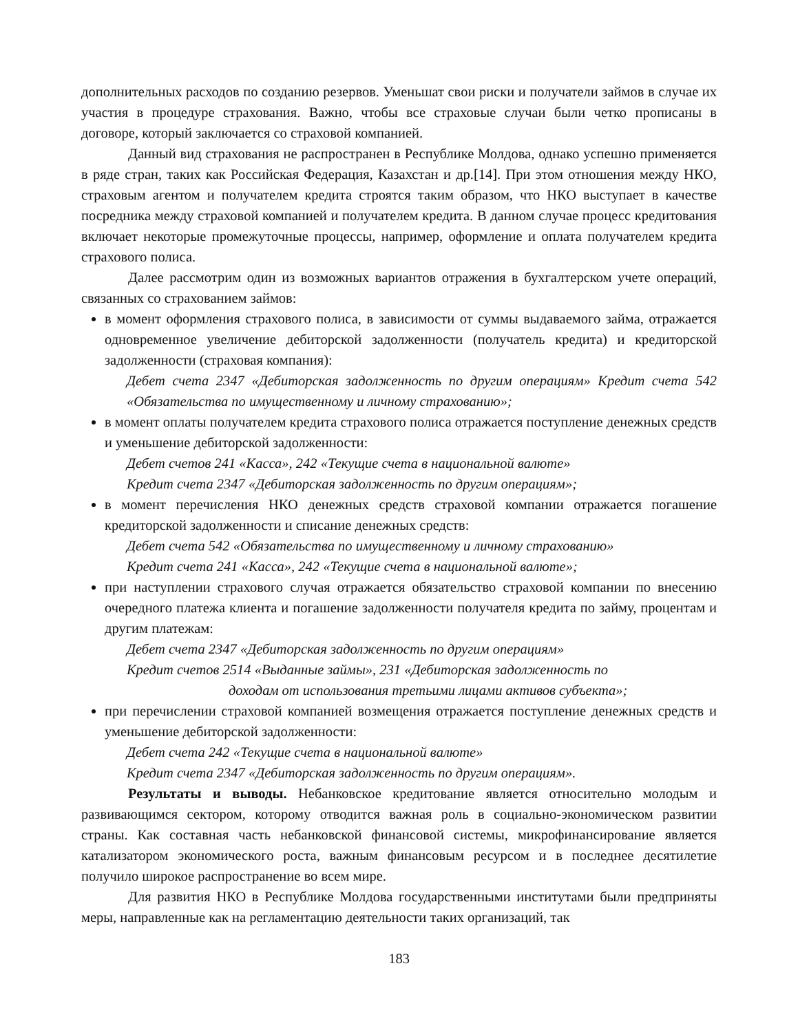дополнительных расходов по созданию резервов. Уменьшат свои риски и получатели займов в случае их участия в процедуре страхования. Важно, чтобы все страховые случаи были четко прописаны в договоре, который заключается со страховой компанией.
Данный вид страхования не распространен в Республике Молдова, однако успешно применяется в ряде стран, таких как Российская Федерация, Казахстан и др.[14]. При этом отношения между НКО, страховым агентом и получателем кредита строятся таким образом, что НКО выступает в качестве посредника между страховой компанией и получателем кредита. В данном случае процесс кредитования включает некоторые промежуточные процессы, например, оформление и оплата получателем кредита страхового полиса.
Далее рассмотрим один из возможных вариантов отражения в бухгалтерском учете операций, связанных со страхованием займов:
в момент оформления страхового полиса, в зависимости от суммы выдаваемого займа, отражается одновременное увеличение дебиторской задолженности (получатель кредита) и кредиторской задолженности (страховая компания):
Дебет счета 2347 «Дебиторская задолженность по другим операциям» Кредит счета 542 «Обязательства по имущественному и личному страхованию»;
в момент оплаты получателем кредита страхового полиса отражается поступление денежных средств и уменьшение дебиторской задолженности:
Дебет счетов 241 «Касса», 242 «Текущие счета в национальной валюте»
Кредит счета 2347 «Дебиторская задолженность по другим операциям»;
в момент перечисления НКО денежных средств страховой компании отражается погашение кредиторской задолженности и списание денежных средств:
Дебет счета 542 «Обязательства по имущественному и личному страхованию»
Кредит счета 241 «Касса», 242 «Текущие счета в национальной валюте»;
при наступлении страхового случая отражается обязательство страховой компании по внесению очередного платежа клиента и погашение задолженности получателя кредита по займу, процентам и другим платежам:
Дебет счета 2347 «Дебиторская задолженность по другим операциям»
Кредит счетов 2514 «Выданные займы», 231 «Дебиторская задолженность по
доходам от использования третьими лицами активов субъекта»;
при перечислении страховой компанией возмещения отражается поступление денежных средств и уменьшение дебиторской задолженности:
Дебет счета 242 «Текущие счета в национальной валюте»
Кредит счета 2347 «Дебиторская задолженность по другим операциям».
Результаты и выводы. Небанковское кредитование является относительно молодым и развивающимся сектором, которому отводится важная роль в социально-экономическом развитии страны. Как составная часть небанковской финансовой системы, микрофинансирование является катализатором экономического роста, важным финансовым ресурсом и в последнее десятилетие получило широкое распространение во всем мире.
Для развития НКО в Республике Молдова государственными институтами были предприняты меры, направленные как на регламентацию деятельности таких организаций, так
183